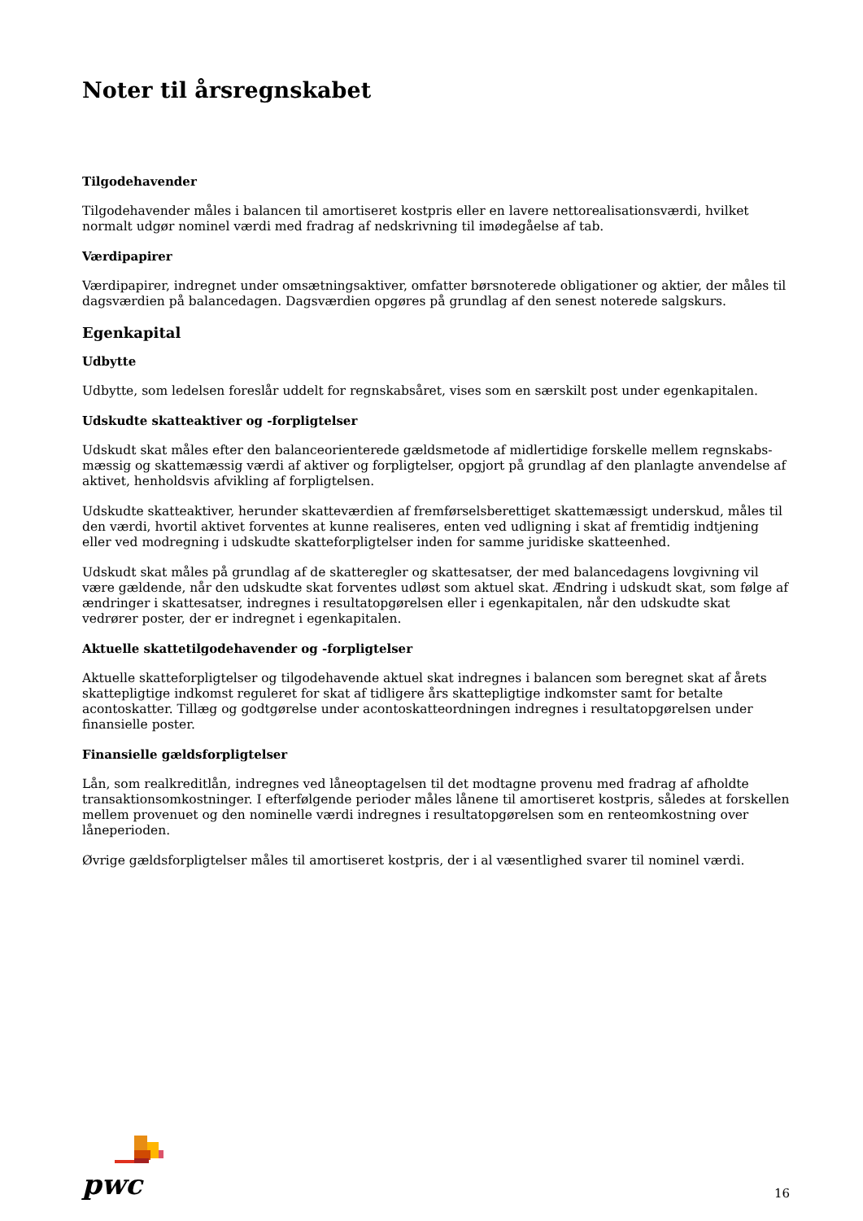Noter til årsregnskabet
Tilgodehavender
Tilgodehavender måles i balancen til amortiseret kostpris eller en lavere nettorealisationsværdi, hvilket normalt udgør nominel værdi med fradrag af nedskrivning til imødegåelse af tab.
Værdipapirer
Værdipapirer, indregnet under omsætningsaktiver, omfatter børsnoterede obligationer og aktier, der måles til dagsværdien på balancedagen. Dagsværdien opgøres på grundlag af den senest noterede salgskurs.
Egenkapital
Udbytte
Udbytte, som ledelsen foreslår uddelt for regnskabsåret, vises som en særskilt post under egenkapitalen.
Udskudte skatteaktiver og -forpligtelser
Udskudt skat måles efter den balanceorienterede gældsmetode af midlertidige forskelle mellem regnskabs-mæssig og skattemæssig værdi af aktiver og forpligtelser, opgjort på grundlag af den planlagte anvendelse af aktivet, henholdsvis afvikling af forpligtelsen.
Udskudte skatteaktiver, herunder skatteværdien af fremførselsberettiget skattemæssigt underskud, måles til den værdi, hvortil aktivet forventes at kunne realiseres, enten ved udligning i skat af fremtidig indtjening eller ved modregning i udskudte skatteforpligtelser inden for samme juridiske skatteenhed.
Udskudt skat måles på grundlag af de skatteregler og skattesatser, der med balancedagens lovgivning vil være gældende, når den udskudte skat forventes udløst som aktuel skat. Ændring i udskudt skat, som følge af ændringer i skattesatser, indregnes i resultatopgørelsen eller i egenkapitalen, når den udskudte skat vedrører poster, der er indregnet i egenkapitalen.
Aktuelle skattetilgodehavender og -forpligtelser
Aktuelle skatteforpligtelser og tilgodehavende aktuel skat indregnes i balancen som beregnet skat af årets skattepligtige indkomst reguleret for skat af tidligere års skattepligtige indkomster samt for betalte acontoskatter. Tillæg og godtgørelse under acontoskatteordningen indregnes i resultatopgørelsen under finansielle poster.
Finansielle gældsforpligtelser
Lån, som realkreditlån, indregnes ved låneoptagelsen til det modtagne provenu med fradrag af afholdte transaktionsomkostninger. I efterfølgende perioder måles lånene til amortiseret kostpris, således at forskellen mellem provenuet og den nominelle værdi indregnes i resultatopgørelsen som en renteomkostning over låneperioden.
Øvrige gældsforpligtelser måles til amortiseret kostpris, der i al væsentlighed svarer til nominel værdi.
pwc
16